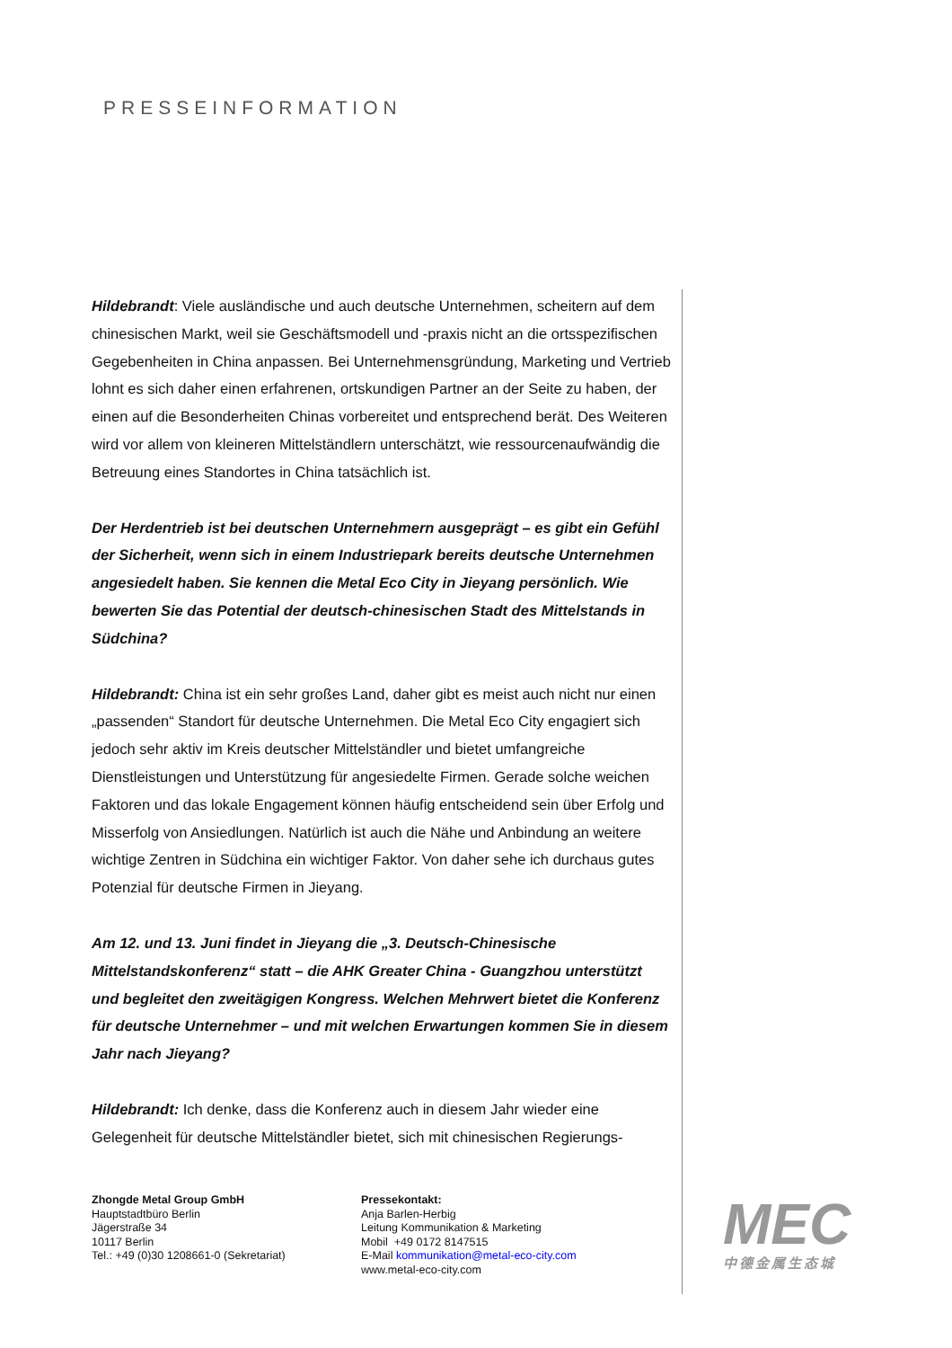PRESSEINFORMATION
Hildebrandt: Viele ausländische und auch deutsche Unternehmen, scheitern auf dem chinesischen Markt, weil sie Geschäftsmodell und -praxis nicht an die ortsspezifischen Gegebenheiten in China anpassen. Bei Unternehmensgründung, Marketing und Vertrieb lohnt es sich daher einen erfahrenen, ortskundigen Partner an der Seite zu haben, der einen auf die Besonderheiten Chinas vorbereitet und entsprechend berät. Des Weiteren wird vor allem von kleineren Mittelständlern unterschätzt, wie ressourcenaufwändig die Betreuung eines Standortes in China tatsächlich ist.
Der Herdentrieb ist bei deutschen Unternehmern ausgeprägt – es gibt ein Gefühl der Sicherheit, wenn sich in einem Industriepark bereits deutsche Unternehmen angesiedelt haben. Sie kennen die Metal Eco City in Jieyang persönlich. Wie bewerten Sie das Potential der deutsch-chinesischen Stadt des Mittelstands in Südchina?
Hildebrandt: China ist ein sehr großes Land, daher gibt es meist auch nicht nur einen „passenden“ Standort für deutsche Unternehmen. Die Metal Eco City engagiert sich jedoch sehr aktiv im Kreis deutscher Mittelständler und bietet umfangreiche Dienstleistungen und Unterstützung für angesiedelte Firmen. Gerade solche weichen Faktoren und das lokale Engagement können häufig entscheidend sein über Erfolg und Misserfolg von Ansiedlungen. Natürlich ist auch die Nähe und Anbindung an weitere wichtige Zentren in Südchina ein wichtiger Faktor. Von daher sehe ich durchaus gutes Potenzial für deutsche Firmen in Jieyang.
Am 12. und 13. Juni findet in Jieyang die „3. Deutsch-Chinesische Mittelstandskonferenz“ statt – die AHK Greater China - Guangzhou unterstützt und begleitet den zweitägigen Kongress. Welchen Mehrwert bietet die Konferenz für deutsche Unternehmer – und mit welchen Erwartungen kommen Sie in diesem Jahr nach Jieyang?
Hildebrandt: Ich denke, dass die Konferenz auch in diesem Jahr wieder eine Gelegenheit für deutsche Mittelständler bietet, sich mit chinesischen Regierungs-
Zhongde Metal Group GmbH
Hauptstadtbüro Berlin
Jägerstraße 34
10117 Berlin
Tel.: +49 (0)30 1208661-0 (Sekretariat)
Pressekontakt:
Anja Barlen-Herbig
Leitung Kommunikation & Marketing
Mobil +49 0172 8147515
E-Mail kommunikation@metal-eco-city.com
www.metal-eco-city.com
MEC
中德金属生态城